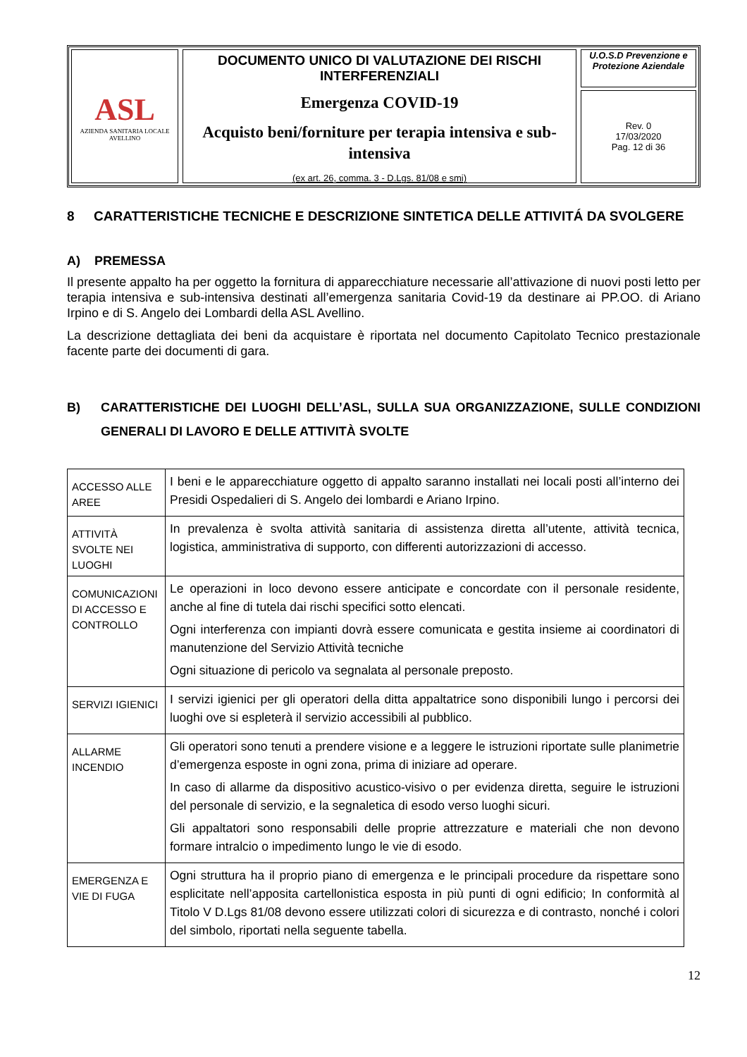ASL
AZIENDA SANITARIA LOCALE
AVELLINO
DOCUMENTO UNICO DI VALUTAZIONE DEI RISCHI INTERFERENZIALI
Emergenza COVID-19
Acquisto beni/forniture per terapia intensiva e sub-intensiva
(ex art. 26, comma. 3 - D.Lgs. 81/08 e smi)
U.O.S.D Prevenzione e Protezione Aziendale
Rev. 0
17/03/2020
Pag. 12 di 36
8 CARATTERISTICHE TECNICHE E DESCRIZIONE SINTETICA DELLE ATTIVITÁ DA SVOLGERE
A) PREMESSA
Il presente appalto ha per oggetto la fornitura di apparecchiature necessarie all’attivazione di nuovi posti letto per terapia intensiva e sub-intensiva destinati all’emergenza sanitaria Covid-19 da destinare ai PP.OO. di Ariano Irpino e di S. Angelo dei Lombardi della ASL Avellino.
La descrizione dettagliata dei beni da acquistare è riportata nel documento Capitolato Tecnico prestazionale facente parte dei documenti di gara.
B) CARATTERISTICHE DEI LUOGHI DELL’ASL, SULLA SUA ORGANIZZAZIONE, SULLE CONDIZIONI GENERALI DI LAVORO E DELLE ATTIVITÀ SVOLTE
| ACCESSO ALLE AREE | I beni e le apparecchiature oggetto di appalto saranno installati nei locali posti all’interno dei Presidi Ospedalieri di S. Angelo dei lombardi e Ariano Irpino. |
| ATTIVITÀ SVOLTE NEI LUOGHI | In prevalenza è svolta attività sanitaria di assistenza diretta all’utente, attività tecnica, logistica, amministrativa di supporto, con differenti autorizzazioni di accesso. |
| COMUNICAZIONI DI ACCESSO E CONTROLLO | Le operazioni in loco devono essere anticipate e concordate con il personale residente, anche al fine di tutela dai rischi specifici sotto elencati. Ogni interferenza con impianti dovrà essere comunicata e gestita insieme ai coordinatori di manutenzione del Servizio Attività tecniche Ogni situazione di pericolo va segnalata al personale preposto. |
| SERVIZI IGIENICI | I servizi igienici per gli operatori della ditta appaltatrice sono disponibili lungo i percorsi dei luoghi ove si espleterà il servizio accessibili al pubblico. |
| ALLARME INCENDIO | Gli operatori sono tenuti a prendere visione e a leggere le istruzioni riportate sulle planimetrie d’emergenza esposte in ogni zona, prima di iniziare ad operare. In caso di allarme da dispositivo acustico-visivo o per evidenza diretta, seguire le istruzioni del personale di servizio, e la segnaletica di esodo verso luoghi sicuri. Gli appaltatori sono responsabili delle proprie attrezzature e materiali che non devono formare intralcio o impedimento lungo le vie di esodo. |
| EMERGENZA E VIE DI FUGA | Ogni struttura ha il proprio piano di emergenza e le principali procedure da rispettare sono esplicitate nell’apposita cartellonistica esposta in più punti di ogni edificio; In conformità al Titolo V D.Lgs 81/08 devono essere utilizzati colori di sicurezza e di contrasto, nonché i colori del simbolo, riportati nella seguente tabella. |
12